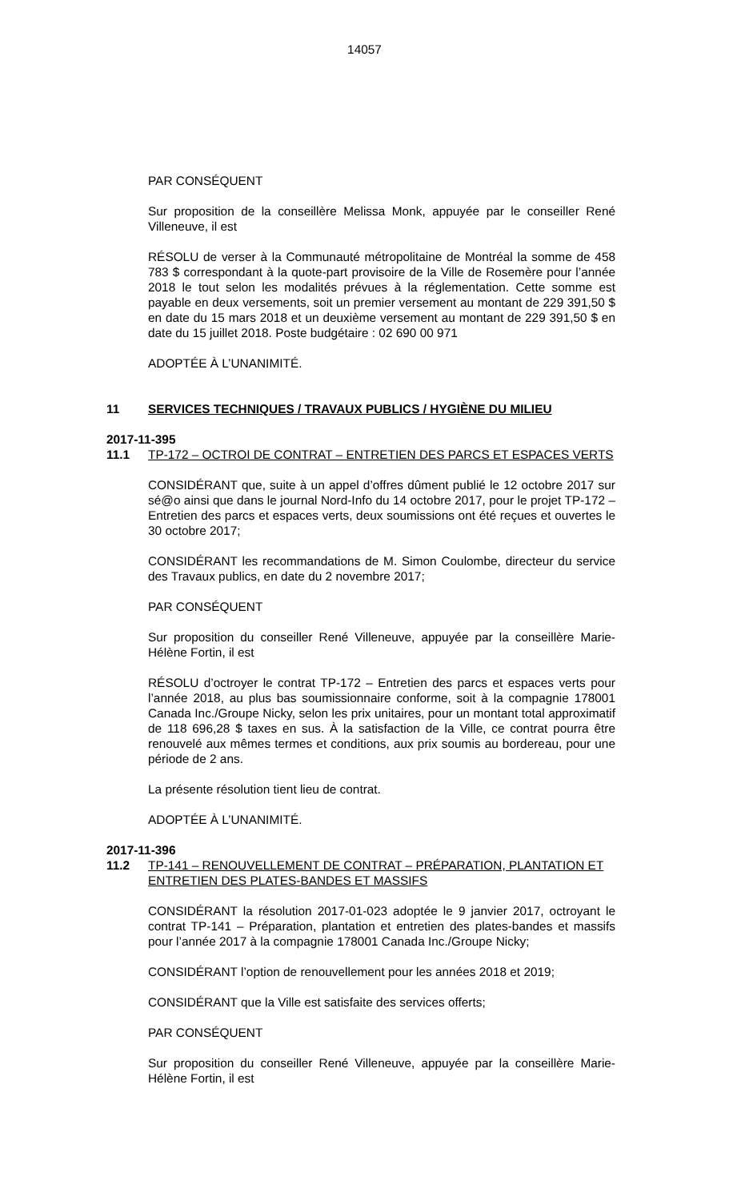14057
PAR CONSÉQUENT
Sur proposition de la conseillère Melissa Monk, appuyée par le conseiller René Villeneuve, il est
RÉSOLU de verser à la Communauté métropolitaine de Montréal la somme de 458 783 $ correspondant à la quote-part provisoire de la Ville de Rosemère pour l’année 2018 le tout selon les modalités prévues à la réglementation. Cette somme est payable en deux versements, soit un premier versement au montant de 229 391,50 $ en date du 15 mars 2018 et un deuxième versement au montant de 229 391,50 $ en date du 15 juillet 2018. Poste budgétaire : 02 690 00 971
ADOPTÉE À L’UNANIMITÉ.
11 SERVICES TECHNIQUES / TRAVAUX PUBLICS / HYGIÈNE DU MILIEU
2017-11-395
11.1 TP-172 – OCTROI DE CONTRAT – ENTRETIEN DES PARCS ET ESPACES VERTS
CONSIDÉRANT que, suite à un appel d’offres dûment publié le 12 octobre 2017 sur sé@o ainsi que dans le journal Nord-Info du 14 octobre 2017, pour le projet TP-172 – Entretien des parcs et espaces verts, deux soumissions ont été reçues et ouvertes le 30 octobre 2017;
CONSIDÉRANT les recommandations de M. Simon Coulombe, directeur du service des Travaux publics, en date du 2 novembre 2017;
PAR CONSÉQUENT
Sur proposition du conseiller René Villeneuve, appuyée par la conseillère Marie-Hélène Fortin, il est
RÉSOLU d’octroyer le contrat TP-172 – Entretien des parcs et espaces verts pour l’année 2018, au plus bas soumissionnaire conforme, soit à la compagnie 178001 Canada Inc./Groupe Nicky, selon les prix unitaires, pour un montant total approximatif de 118 696,28 $ taxes en sus. À la satisfaction de la Ville, ce contrat pourra être renouvelé aux mêmes termes et conditions, aux prix soumis au bordereau, pour une période de 2 ans.
La présente résolution tient lieu de contrat.
ADOPTÉE À L’UNANIMITÉ.
2017-11-396
11.2 TP-141 – RENOUVELLEMENT DE CONTRAT – PRÉPARATION, PLANTATION ET ENTRETIEN DES PLATES-BANDES ET MASSIFS
CONSIDÉRANT la résolution 2017-01-023 adoptée le 9 janvier 2017, octroyant le contrat TP-141 – Préparation, plantation et entretien des plates-bandes et massifs pour l’année 2017 à la compagnie 178001 Canada Inc./Groupe Nicky;
CONSIDÉRANT l’option de renouvellement pour les années 2018 et 2019;
CONSIDÉRANT que la Ville est satisfaite des services offerts;
PAR CONSÉQUENT
Sur proposition du conseiller René Villeneuve, appuyée par la conseillère Marie-Hélène Fortin, il est